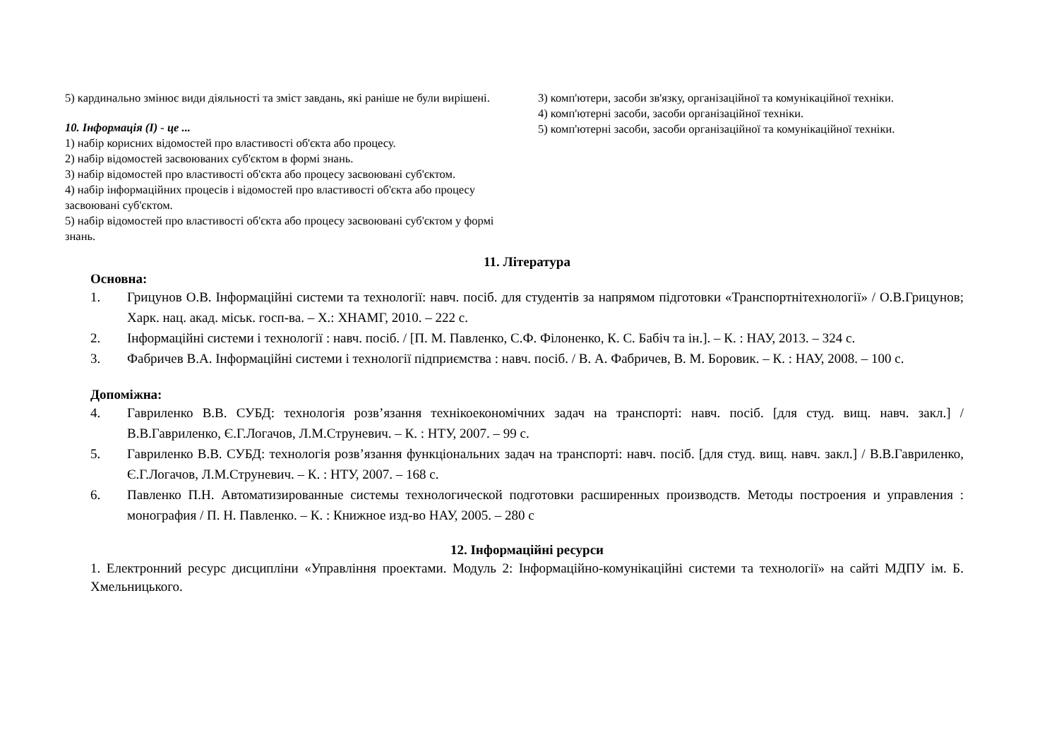5) кардинально змінює види діяльності та зміст завдань, які раніше не були вирішені.
10. Інформація (І) - це ...
1) набір корисних відомостей про властивості об'єкта або процесу.
2) набір відомостей засвоюваних суб'єктом в формі знань.
3) набір відомостей про властивості об'єкта або процесу засвоювані суб'єктом.
4) набір інформаційних процесів і відомостей про властивості об'єкта або процесу засвоювані суб'єктом.
5) набір відомостей про властивості об'єкта або процесу засвоювані суб'єктом у формі знань.
3) комп'ютери, засоби зв'язку, організаційної та комунікаційної техніки.
4) комп'ютерні засоби, засоби організаційної техніки.
5) комп'ютерні засоби, засоби організаційної та комунікаційної техніки.
11. Література
Основна:
1. Грицунов О.В. Інформаційні системи та технології: навч. посіб. для студентів за напрямом підготовки «Транспортнітехнології» / О.В.Грицунов; Харк. нац. акад. міськ. госп-ва. – Х.: ХНАМГ, 2010. – 222 с.
2. Інформаційні системи і технології : навч. посіб. / [П. М. Павленко, С.Ф. Філоненко, К. С. Бабіч та ін.]. – К. : НАУ, 2013. – 324 с.
3. Фабричев В.А. Інформаційні системи і технології підприємства : навч. посіб. / В. А. Фабричев, В. М. Боровик. – К. : НАУ, 2008. – 100 с.
Допоміжна:
4. Гавриленко В.В. СУБД: технологія розв’язання технікоекономічних задач на транспорті: навч. посіб. [для студ. вищ. навч. закл.] / В.В.Гавриленко, Є.Г.Логачов, Л.М.Струневич. – К. : НТУ, 2007. – 99 с.
5. Гавриленко В.В. СУБД: технологія розв’язання функціональних задач на транспорті: навч. посіб. [для студ. вищ. навч. закл.] / В.В.Гавриленко, Є.Г.Логачов, Л.М.Струневич. – К. : НТУ, 2007. – 168 с.
6. Павленко П.Н. Автоматизированные системы технологической подготовки расширенных производств. Методы построения и управления : монография / П. Н. Павленко. – К. : Книжное изд-во НАУ, 2005. – 280 с
12. Інформаційні ресурси
1. Електронний ресурс дисципліни «Управління проектами. Модуль 2: Інформаційно-комунікаційні системи та технології» на сайті МДПУ ім. Б. Хмельницького.